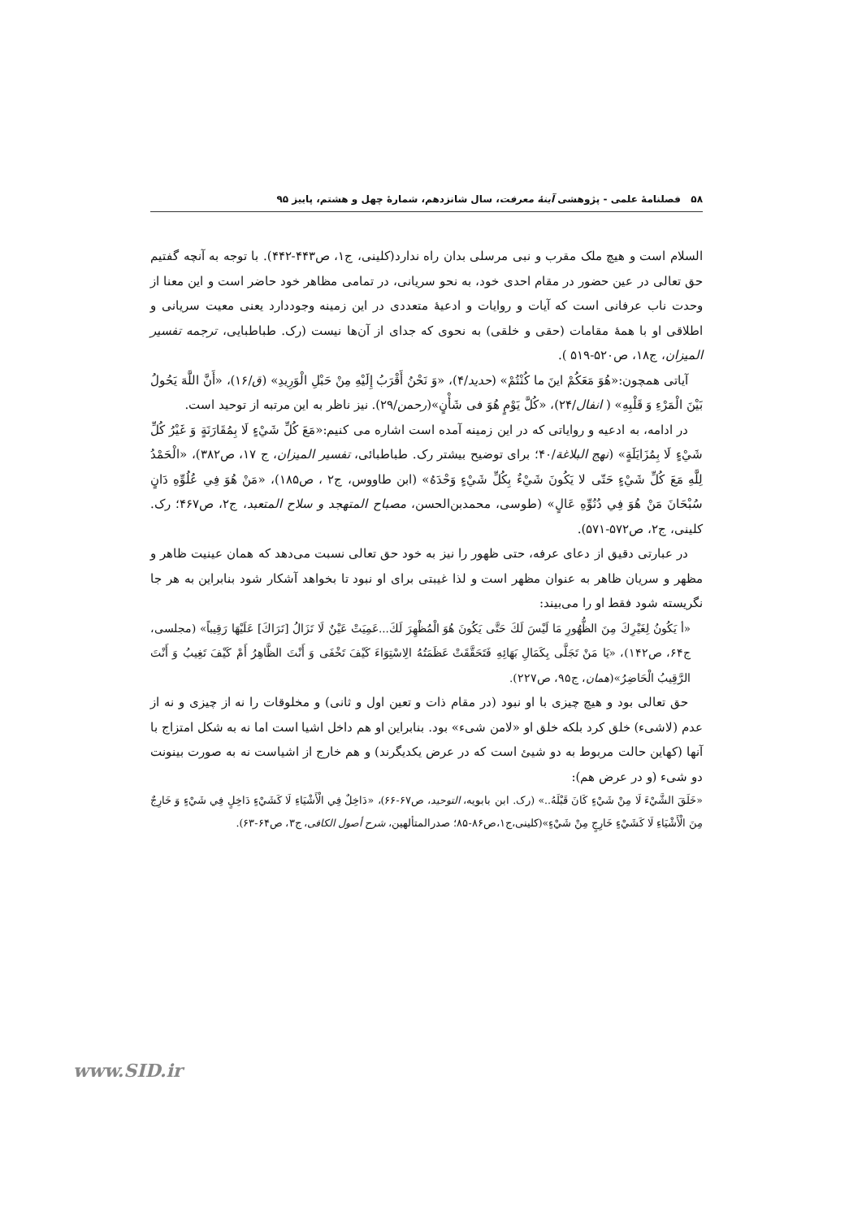۵۸ فصلنامۀ علمی - پژوهشی آینۀ معرفت، سال شانزدهم، شمارۀ چهل و هشتم، پاییز ۹۵
السلام است و هیچ ملک مقرب و نبی مرسلی بدان راه ندارد(کلینی، ج۱، ص۴۴۳-۴۴۲). با توجه به آنچه گفتیم حق تعالی در عین حضور در مقام احدی خود، به نحو سریانی، در تمامی مظاهر خود حاضر است و این معنا از وحدت ناب عرفانی است که آیات و روایات و ادعیۀ متعددی در این زمینه وجوددارد یعنی معیت سریانی و اطلاقی او با همۀ مقامات (حقی و خلقی) به نحوی که جدای از آن‌ها نیست (رک. طباطبایی، ترجمه تفسیر المیزان، ج۱۸، ص۵۲۰-۵۱۹ ).
آیاتی همچون:«هُوَ مَعَكُمْ اینَ ما كُنْتُمْ» (حدید/۴)، «وَ نَحْنُ أَقْرَبُ إِلَيْهِ مِنْ حَبْلِ الْوَرِيدِ» (ق/۱۶)، «أَنَّ اللَّهَ يَحُولُ بَيْنَ الْمَرْءِ وَ قَلْبِهِ» ( انفال/۲۴)، «كُلَّ يَوْمٍ هُوَ فی شَأْنٍ»(رحمن/۲۹). نیز ناظر به این مرتبه از توحید است.
در ادامه، به ادعیه و روایاتی که در این زمینه آمده است اشاره می کنیم:«مَعَ كُلِّ شَيْءٍ لَا بِمُقَارَنَةٍ وَ غَيْرُ كُلِّ شَيْءٍ لَا بِمُزَايَلَةٍ» (نهج البلاغة/۴۰؛ برای توضیح بیشتر رک. طباطبائی، تفسیر المیزان، ج ۱۷، ص۳۸۲)، «الْحَمْدُ لِلَّهِ مَعَ كُلِّ شَيْءٍ حَتّی لا يَكُونَ شَيْءٌ بِكُلِّ شَيْءٍ وَحْدَهُ» (ابن طاووس، ج۲ ، ص۱۸۵)، «مَنْ هُوَ فِي عُلُوِّهِ دَانٍ سُبْحَانَ مَنْ هُوَ فِي دُنُوِّهِ عَالٍ» (طوسی، محمدبن‌الحسن، مصباح المتهجد و سلاح المتعبد، ج۲، ص۴۶۷؛ رک. کلینی، ج۲، ص۵۷۲-۵۷۱).
در عبارتی دقیق از دعای عرفه، حتی ظهور را نیز به خود حق تعالی نسبت می‌دهد که همان عینیت ظاهر و مظهر و سریان ظاهر به عنوان مظهر است و لذا غیبتی برای او نبود تا بخواهد آشکار شود بنابراین به هر جا نگریسته شود فقط او را می‌بیند:
«أ يَكُونُ لِغَيْرِكَ مِنَ الظُّهُورِ مَا لَيْسَ لَكَ حَتَّى يَكُونَ هُوَ الْمُظْهِرَ لَكَ...عَمِيَتْ عَيْنٌ لَا تَزَالُ [تَرَاكَ] عَلَيْهَا رَقِيباً» (مجلسی، ج۶۴، ص۱۴۲)، «يَا مَنْ تَجَلَّى بِكَمَالِ بَهَائِهِ فَتَحَقَّقَتْ عَظَمَتُهُ الِاسْتِوَاءَ كَيْفَ تَخْفَى وَ أَنْتَ الظَّاهِرُ أَمْ كَيْفَ تَغِيبُ وَ أَنْتَ الرَّقِيبُ الْحَاضِرُ»(همان، ج۹۵، ص۲۲۷).
حق تعالی بود و هیچ چیزی با او نبود (در مقام ذات و تعین اول و ثانی) و مخلوقات را نه از چیزی و نه از عدم (لاشیء) خلق کرد بلکه خلق او «لامن شیء» بود. بنابراین او هم داخل اشیا است اما نه به شکل امتزاج با آنها (کهاین حالت مربوط به دو شیئ است که در عرض یکدیگرند) و هم خارج از اشیاست نه به صورت بینونت دو شیء (و در عرض هم):
«خَلَقَ الشَّيْءَ لَا مِنْ شَيْءٍ كَانَ قَبْلَهُ..» (رک. ابن بابویه، التوحید، ص۶۷-۶۶)، «دَاخِلٌ فِي الْأَشْيَاءِ لَا كَشَيْءٍ دَاخِلٍ فِي شَيْءٍ وَ خَارِجٌ مِنَ الْأَشْيَاءِ لَا كَشَيْءٍ خَارِجٍ مِنْ شَيْءٍ»(کلینی،ج۱،ص۸۶-۸۵؛ صدرالمتألهین، شرح أصول الکافی، ج۳، ص۶۴-۶۳).
www.SID.ir